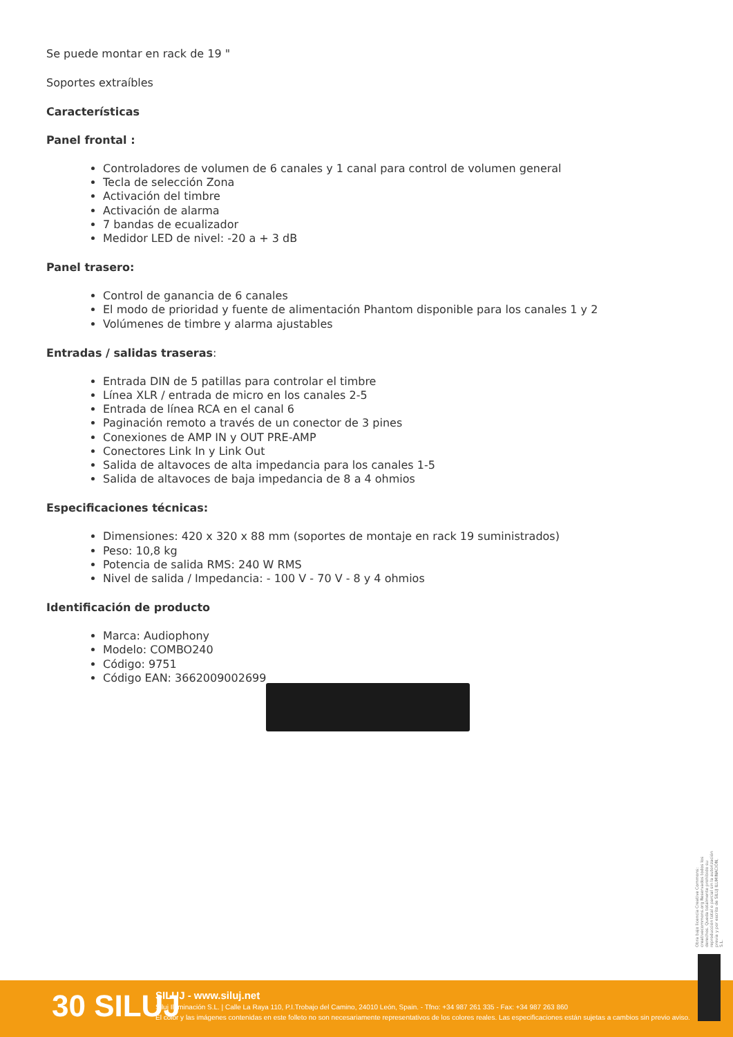Se puede montar en rack de 19 "
Soportes extraíbles
Características
Panel frontal :
Controladores de volumen de 6 canales y 1 canal para control de volumen general
Tecla de selección Zona
Activación del timbre
Activación de alarma
7 bandas de ecualizador
Medidor LED de nivel: -20 a + 3 dB
Panel trasero:
Control de ganancia de 6 canales
El modo de prioridad y fuente de alimentación Phantom disponible para los canales 1 y 2
Volúmenes de timbre y alarma ajustables
Entradas / salidas traseras:
Entrada DIN de 5 patillas para controlar el timbre
Línea XLR / entrada de micro en los canales 2-5
Entrada de línea RCA en el canal 6
Paginación remoto a través de un conector de 3 pines
Conexiones de AMP IN y OUT PRE-AMP
Conectores Link In y Link Out
Salida de altavoces de alta impedancia para los canales 1-5
Salida de altavoces de baja impedancia de 8 a 4 ohmios
Especificaciones técnicas:
Dimensiones: 420 x 320 x 88 mm (soportes de montaje en rack 19 suministrados)
Peso: 10,8 kg
Potencia de salida RMS: 240 W RMS
Nivel de salida / Impedancia: - 100 V - 70 V - 8 y 4 ohmios
Identificación de producto
Marca: Audiophony
Modelo: COMBO240
Código: 9751
Código EAN: 3662009002699
Obra bajo licencia Creative Commons: creativecommons.org Reservados todos los derechos. Queda totalmente prohibido su reproducción total o parcial sin la autorización previa y por escrito de SILUJ ILUMINACIÓN, S.L.
30 SILUJ
SILUJ - www.siluj.net
Siluj Iluminación S.L. | Calle La Raya 110, P.I.Trobajo del Camino, 24010 León, Spain. - Tfno: +34 987 261 335 - Fax: +34 987 263 860
El color y las imágenes contenidas en este folleto no son necesariamente representativos de los colores reales. Las especificaciones están sujetas a cambios sin previo aviso.